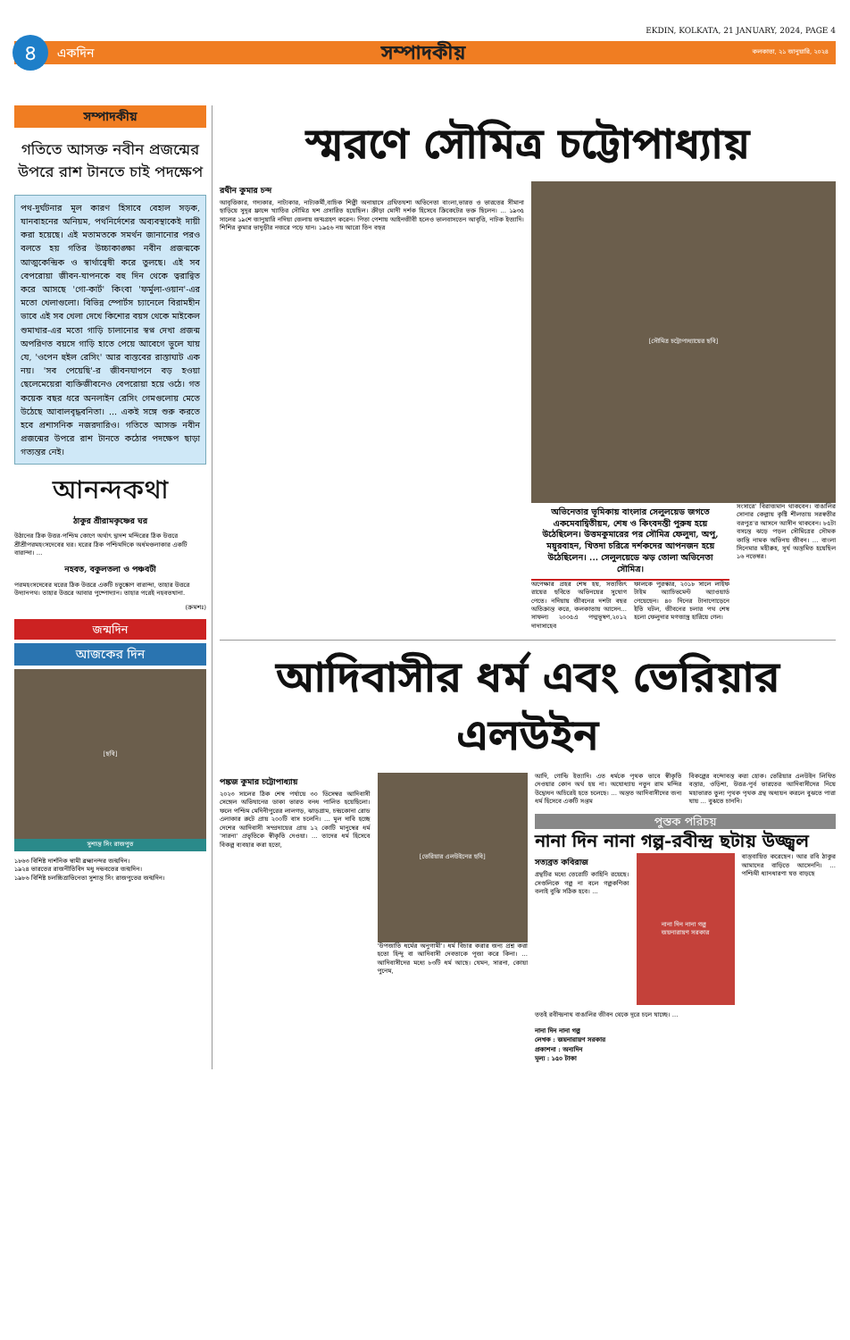EKDIN, KOLKATA, 21 JANUARY, 2024, PAGE 4
৪
একদিন
সম্পাদকীয়
কলকাতা, ২১ জানুয়ারি, ২০২৪
সম্পাদকীয়
গতিতে আসক্ত নবীন প্রজন্মের উপরে রাশ টানতে চাই পদক্ষেপ
পথ-দুর্ঘটনার মূল কারণ হিসাবে বেহাল সড়ক, যানবাহনের অনিয়ম, পথনির্দেশের অব্যবস্থাকেই দায়ী করা হয়েছে। এই মতামতকে সমর্থন জানানোর পরও বলতে হয় গতির উচ্চাকাঙ্ক্ষা নবীন প্রজন্মকে আত্মকেন্দ্রিক ও স্বার্থান্বেষী করে তুলছে। এই সব বেপরোয়া জীবন-যাপনকে বহু দিন থেকে ত্বরান্বিত করে আসছে 'গো-কার্ট' কিংবা 'ফর্মুলা-ওয়ান'-এর মতো খেলাগুলো। বিভিন্ন স্পোর্টস চ্যানেলে বিরামহীন ভাবে এই সব খেলা দেখে কিশোর বয়স থেকে মাইকেল শুমাখার-এর মতো গাড়ি চালানোর স্বপ্ন দেখা প্রজন্ম অপরিণত বয়সে গাড়ি হাতে পেয়ে আবেগে ভুলে যায় যে, 'ওপেন হুইল রেসিং' আর বাস্তবের রাস্তাঘাট এক নয়। 'সব পেয়েছি'-র জীবনযাপনে বড় হওয়া ছেলেমেয়েরা ব্যক্তিজীবনেও বেপরোয়া হয়ে ওঠে। গত কয়েক বছর ধরে অনলাইন রেসিং গেমগুলোয় মেতে উঠেছে আবালবৃদ্ধবনিতা। ... একই সঙ্গে শুরু করতে হবে প্রশাসনিক নজরদারিও। গতিতে আসক্ত নবীন প্রজন্মের উপরে রাশ টানতে কঠোর পদক্ষেপ ছাড়া গত্যন্তর নেই।
আনন্দকথা
ঠাকুর শ্রীরামকৃষ্ণের ঘর
উঠানের ঠিক উত্তর-পশ্চিম কোণে অর্থাৎ দ্বাদশ মন্দিরের ঠিক উত্তরে শ্রীশ্রীপরমহংসদেবের ঘর। ঘরের ঠিক পশ্চিমদিকে অর্ধমণ্ডলাকার একটি বারান্দা। ...
নহবত, বকুলতলা ও পঞ্চবটী
পরমহংসদেবের ঘরের ঠিক উত্তরে একটি চতুষ্কোণ বারান্দা, তাহার উত্তরে উদ্যানপথ। তাহার উত্তরে আবার পুষ্পোদ্যান। তাহার পরেই নহবতখানা.
(ক্রমশঃ)
জন্মদিন
আজকের দিন
[ছবি]
সুশান্ত সিং রাজপুত
১৮৬৩ বিশিষ্ট দার্শনিক স্বামী ব্রহ্মানন্দর জন্মদিন।
১৯২৪ ভারতের রাজনীতিবিদ মধু দন্ডবতের জন্মদিন।
১৯৮৬ বিশিষ্ট চলচ্চিত্রাভিনেতা সুশান্ত সিং রাজপুতের জন্মদিন।
স্মরণে সৌমিত্র চট্টোপাধ্যায়
রথীন কুমার চন্দ
আবৃত্তিকার, গদ্যকার, নাট্যকার, নাট্যকর্মী,বাচিক শিল্পী অনায়াসে প্রথিতযশা অভিনেতা বাংলা,ভারত ও ভারতের সীমানা ছাড়িয়ে সুদূর ফ্রান্সে খ্যাতির সৌমিত্র যশ প্রসারিত হয়েছিল। ক্রীড়া মোদী দর্শক হিসেবে ক্রিকেটের ভক্ত ছিলেন। ... ১৯৩৫ সালের ১৯শে জানুয়ারি নদিয়া জেলায় জন্মগ্রহণ করেন। পিতা পেশায় আইনজীবী হলেও ভালবাসতেন আবৃত্তি, নাটক ইত্যাদি। শিশির কুমার ভাদুড়ীর নজরে পড়ে যান। ১৯৫৬ নয় আরো তিন বছর
[সৌমিত্র চট্টোপাধ্যায়ের ছবি]
অভিনেতার ভূমিকায় বাংলার সেলুলয়েড জগতে একমেবাদ্বিতীয়ম, শেষ ও কিংবদন্তী পুরুষ হয়ে উঠেছিলেন। উত্তমকুমারের পর সৌমিত্র ফেলুদা, অপু, ময়ূরবাহন, খিতদা চরিত্রে দর্শকদের আপনজন হয়ে উঠেছিলেন। ... সেলুলয়েডে ঝড় তোলা অভিনেতা সৌমিত্র।
অপেক্ষার প্রহর শেষ হয়, সত্যজিৎ রায়ের ছবিতে অভিনয়ের সুযোগ পেতে। নদিয়ায় জীবনের দশটা বছর অতিক্রান্ত করে, কলকাতায় আসেন... সাফল্য ২০০৫এ পদ্মভূষণ,২০১২ দাদাসাহেব
ফালকে পুরস্কার, ২০১৮ সালে লাইফ টাইম অ্যাচিভমেন্ট অ্যাওয়ার্ড পেয়েছেন। ৪০ দিনের টানাপোড়েনে ইতি ঘটল, জীবনের চলার পথ শেষ হলো ফেলুদার মগজাস্ত্র হারিয়ে গেল।
সংসারে' বিরাজমান থাকবেন। বাঙালির সোনার কেল্লায় কৃষ্টি শীলতায় সরস্বতীর বরপুত্র'র আসনে আসীন থাকবেন। ৮৫টা বসন্তে ঝড়ে পড়ল সৌমিত্রের সৌমক কান্তি নামক অভিনয় জীবন। ... বাংলা সিনেমার মহীরুহ, সূর্য অস্তমিত হয়েছিল ১৬ নভেম্বর।
আদিবাসীর ধর্ম এবং ভেরিয়ার এলউইন
পঙ্কজ কুমার চট্টোপাধ্যায়
২০২৩ সালের ঠিক শেষ পর্যায়ে ৩০ ডিসেম্বর আদিবাসী সেঙ্গেল অভিযানের ডাকা ভারত বনধ পালিত হয়েছিলো। ফলে পশ্চিম মেদিনীপুরের লালগড়, ঝাড়গ্রাম, চন্দ্রকোনা রোড এলাকার রুটে প্রায় ২০০টি বাস চলেনি। ... মূল দাবি হচ্ছে দেশের আদিবাসী সম্প্রদায়ের প্রায় ১২ কোটি মানুষের ধর্ম 'সারনা' প্রভৃতিকে স্বীকৃতি দেওয়া। ... তাদের ধর্ম হিসেবে বিকল্প ব্যবহার করা হতো,
[ভেরিয়ার এলউইনের ছবি]
'উপজাতি ধর্মের অনুগামী'। ধর্ম বিচার করার জন্য প্রশ্ন করা হতো হিন্দু বা আদিবাসী দেবতাকে পূজা করে কিনা। ... আদিবাসীদের মধ্যে ৮৩টি ধর্ম আছে। যেমন, সারনা, কোয়া পুনেম,
আদি, গোন্ডি ইত্যাদি। এত ধর্মকে পৃথক ভাবে স্বীকৃতি দেওয়ার কোন অর্থ হয় না। অযোধ্যায় নতুন রাম মন্দির উদ্বোধন অচিরেই হতে চলেছে। ... অন্তত আদিবাসীদের জন্য ধর্ম হিসেবে একটি সপ্তম
বিকল্পের বন্দোবস্ত করা হোক। ভেরিয়ার এলউইন লিখিত বস্তার, ওড়িশা, উত্তর-পূর্ব ভারতের আদিবাসীদের নিয়ে মহাভারত তুল্য পৃথক পৃথক গ্রন্থ অধ্যয়ন করলে বুঝতে পারা যায় ... বুঝতে চাননি।
পুস্তক পরিচয়
নানা দিন নানা গল্প-রবীন্দ্র ছটায় উজ্জ্বল
সত্যব্রত কবিরাজ
গ্রন্থটির মধ্যে তেরোটি কাহিনি রয়েছে। সেগুলিকে গল্প না বলে গল্পকণিকা বলাই বুঝি সঠিক হবে। ...
নানা দিন নানা গল্প
জয়নারায়ণ সরকার
বাস্তবায়িত করেছেন। আর রবি ঠাকুর আমাদের বাড়িতে আসেননি। ... পশ্চিমী ধ্যানধারণা যত বাড়ছে
ততই রবীন্দ্রনাথ বাঙালির জীবন থেকে দূরে চলে যাচ্ছে। ...
নানা দিন নানা গল্প
লেখক : জয়নারায়ণ সরকার
প্রকাশনা : অন্যদিন
মূল্য : ১৫০ টাকা